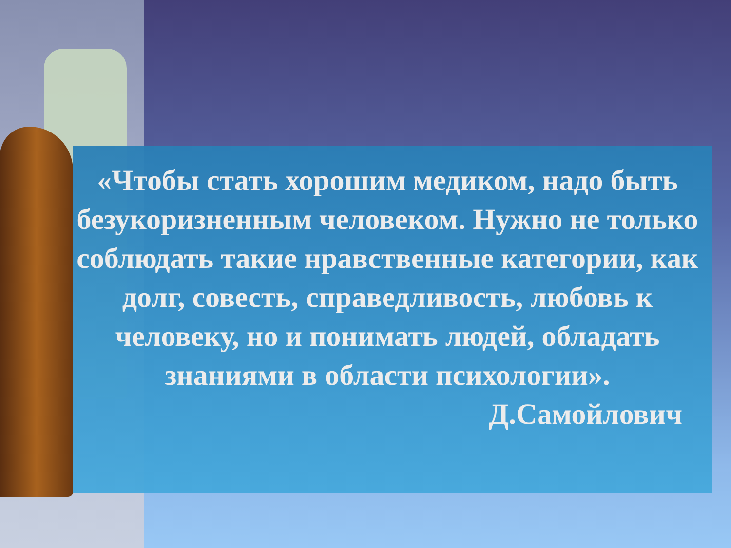«Чтобы стать хорошим медиком, надо быть безукоризненным человеком. Нужно не только соблюдать такие нравственные категории, как долг, совесть, справедливость, любовь к человеку, но и понимать людей, обладать знаниями в области психологии».
Д.Самойлович